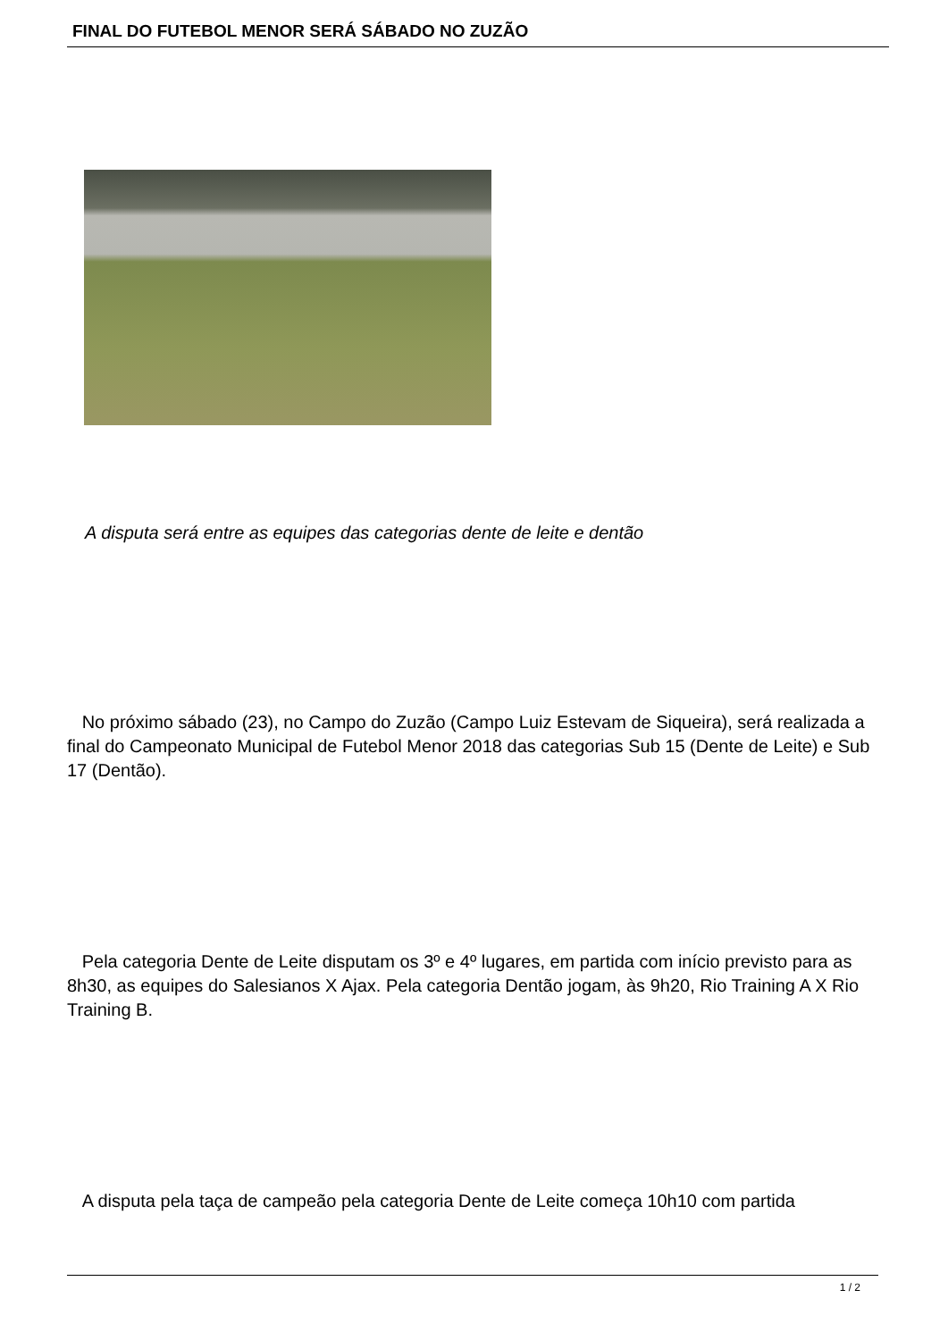FINAL DO FUTEBOL MENOR SERÁ SÁBADO NO ZUZÃO
A disputa será entre as equipes das categorias dente de leite e dentão
No próximo sábado (23), no Campo do Zuzão (Campo Luiz Estevam de Siqueira), será realizada a final do Campeonato Municipal de Futebol Menor 2018 das categorias Sub 15 (Dente de Leite) e Sub 17 (Dentão).
Pela categoria Dente de Leite disputam os 3º e 4º lugares, em partida com início previsto para as 8h30, as equipes do Salesianos X Ajax. Pela categoria Dentão jogam, às 9h20, Rio Training A X Rio Training B.
A disputa pela taça de campeão pela categoria Dente de Leite começa 10h10 com partida
1 / 2